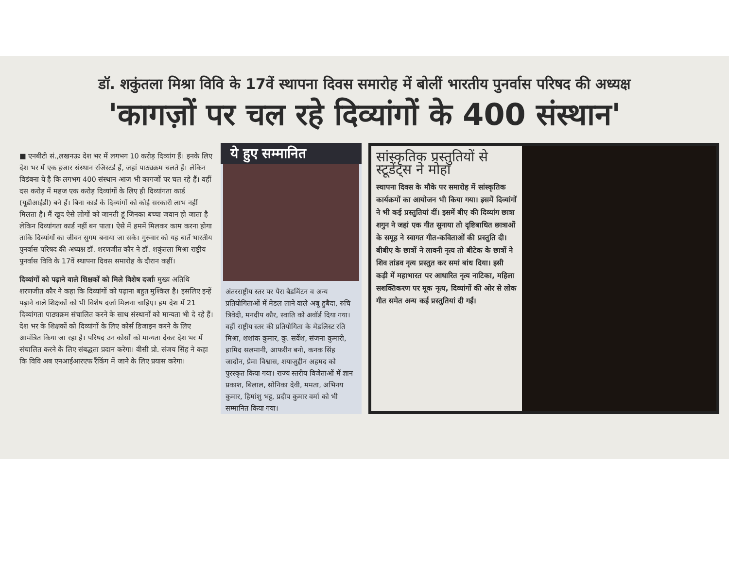डॉ. शकुंतला मिश्रा विवि के 17वें स्थापना दिवस समारोह में बोलीं भारतीय पुनर्वास परिषद की अध्यक्ष
'कागज़ों पर चल रहे दिव्यांगों के 400 संस्थान'
■ एनबीटी सं.,लखनऊः देश भर में लगभग 10 करोड़ दिव्यांग हैं। इनके लिए देश भर में एक हजार संस्थान रजिस्टर्ड हैं, जहां पाठ्यक्रम चलते हैं। लेकिन विडंबना ये है कि लगभग 400 संस्थान आज भी कागजों पर चल रहे हैं। वहीं दस करोड़ में महज एक करोड़ दिव्यांगों के लिए ही दिव्यांगता कार्ड (यूडीआईडी) बने हैं। बिना कार्ड के दिव्यांगों को कोई सरकारी लाभ नहीं मिलता है। मैं खुद ऐसे लोगों को जानती हूं जिनका बच्चा जवान हो जाता है लेकिन दिव्यांगता कार्ड नहीं बन पाता। ऐसे में हममें मिलकर काम करना होगा ताकि दिव्यांगों का जीवन सुगम बनाया जा सके। गुरुवार को यह बातें भारतीय पुनर्वास परिषद की अध्यक्ष डॉ. शरणजीत कौर ने डॉ. शकुंतला मिश्रा राष्ट्रीय पुनर्वास विवि के 17वें स्थापना दिवस समारोह के दौरान कहीं।
दिव्यांगों को पढ़ाने वाले शिक्षकों को मिले विशेष दर्जाः मुख्य अतिथि शरणजीत कौर ने कहा कि दिव्यांगों को पढ़ाना बहुत मुश्किल है। इसलिए इन्हें पढ़ाने वाले शिक्षकों को भी विशेष दर्जा मिलना चाहिए। हम देश में 21 दिव्यांगता पाठ्यक्रम संचालित करने के साथ संस्थानों को मान्यता भी दे रहे हैं। देश भर के शिक्षकों को दिव्यांगों के लिए कोर्स डिजाइन करने के लिए आमंत्रित किया जा रहा है। परिषद उन कोर्सों को मान्यता देकर देश भर में संचालित करने के लिए संबद्धता प्रदान करेगा। वीसी प्रो. संजय सिंह ने कहा कि विवि अब एनआईआरएफ रैंकिंग में जाने के लिए प्रयास करेगा।
ये हुए सम्मानित
अंतरराष्ट्रीय स्तर पर पैरा बैडमिंटन व अन्य प्रतियोगिताओं में मेडल लाने वाले अबू हुबैदा, रुचि त्रिवेदी, मनदीप कौर, स्वाति को अवॉर्ड दिया गया। वहीं राष्ट्रीय स्तर की प्रतियोगिता के मेडलिस्ट रति मिश्रा, शशांक कुमार, कु. सर्वेश, संजना कुमारी, हामिद सलमानी, आफरीन बनो, कनक सिंह जादौन, प्रेमा विश्वास, शयाजुद्दीन अहमद को पुरस्कृत किया गया। राज्य स्तरीय विजेताओं में ज्ञान प्रकाश, बिलाल, सोनिका देवी, ममता, अभिनय कुमार, हिमांशु भट्ट, प्रदीप कुमार वर्मा को भी सम्मानित किया गया।
सांस्कृतिक प्रस्तुतियों से स्टूडेंट्स ने मोहा
स्थापना दिवस के मौके पर समारोह में सांस्कृतिक कार्यक्रमों का आयोजन भी किया गया। इसमें दिव्यांगों ने भी कई प्रस्तुतियां दीं। इसमें बीए की दिव्यांग छात्रा शगुन ने जहां एक गीत सुनाया तो दृष्टिबाधित छात्राओं के समूह ने स्वागत गीत-कविताओं की प्रस्तुति दी। बीबीए के छात्रों ने लावनी नृत्य तो बीटेक के छात्रों ने शिव तांडव नृत्य प्रस्तुत कर समां बांध दिया। इसी कड़ी में महाभारत पर आधारित नृत्य नाटिका, महिला सशक्तिकरण पर मूक नृत्य, दिव्यांगों की ओर से लोक गीत समेत अन्य कई प्रस्तुतियां दी गईं।